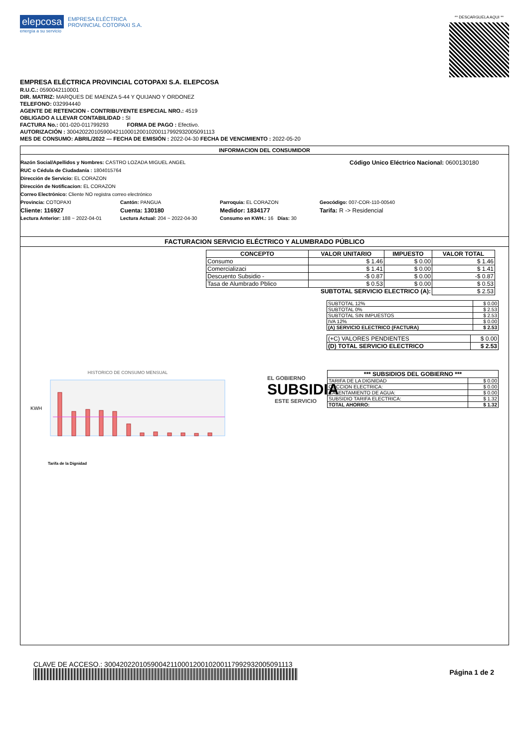elepcosa EMPRESA ELÉCTRICA
PROVINCIAL COTOPAXI S.A.
energía a su servicio
** DESCARGUELA AQUI **
EMPRESA ELÉCTRICA PROVINCIAL COTOPAXI S.A. ELEPCOSA
R.U.C.: 0590042110001
DIR. MATRIZ: MARQUES DE MAENZA 5-44 Y QUIJANO Y ORDONEZ
TELEFONO: 032994440
AGENTE DE RETENCION - CONTRIBUYENTE ESPECIAL NRO.: 4519
OBLIGADO A LLEVAR CONTABILIDAD : SI
FACTURA No.: 001-020-011799293 FORMA DE PAGO : Efectivo.
AUTORIZACIÓN : 3004202201059004211000120010200117992932005091113
MES DE CONSUMO: ABRIL/2022 --- FECHA DE EMISIÓN : 2022-04-30 FECHA DE VENCIMIENTO : 2022-05-20
INFORMACION DEL CONSUMIDOR
Razón Social/Apellidos y Nombres: CASTRO LOZADA MIGUEL ANGEL
Código Unico Eléctrico Nacional: 0600130180
RUC o Cédula de Ciudadanía : 1804015764
Dirección de Servicio: EL CORAZON
Dirección de Notificacion: EL CORAZON
Correo Electrónico: Cliente NO registra correo electrónico
Provincia: COTOPAXI Cantón: PANGUA Parroquia: EL CORAZON Geocódigo: 007-COR-110-00540
Cliente: 116927 Cuenta: 130180 Medidor: 1834177 Tarifa: R -> Residencial
Lectura Anterior: 188 ~ 2022-04-01
Lectura Actual: 204 ~ 2022-04-30 Consumo en KWH.: 16 Días: 30
FACTURACION SERVICIO ELÉCTRICO Y ALUMBRADO PÚBLICO
| CONCEPTO | VALOR UNITARIO | IMPUESTO | VALOR TOTAL |
| --- | --- | --- | --- |
| Consumo | $ 1.46 | $ 0.00 | $ 1.46 |
| Comercializaci | $ 1.41 | $ 0.00 | $ 1.41 |
| Descuento Subsidio - | -$ 0.87 | $ 0.00 | -$ 0.87 |
| Tasa de Alumbrado Pblico | $ 0.53 | $ 0.00 | $ 0.53 |
| SUBTOTAL SERVICIO ELECTRICO (A): | | | $ 2.53 |
| SUBTOTAL 12% | $ 0.00 |
| SUBTOTAL 0% | $ 2.53 |
| SUBTOTAL SIN IMPUESTOS | $ 2.53 |
| IVA 12% | $ 0.00 |
| (A) SERVICIO ELECTRICO (FACTURA) | $ 2.53 |
| (+C) VALORES PENDIENTES | $ 0.00 |
| (D) TOTAL SERVICIO ELECTRICO | $ 2.53 |
HISTORICO DE CONSUMO MENSUAL
KWH
Tarifa de la Dignidad
EL GOBIERNO
SUBSIDIA
ESTE SERVICIO
| *** SUBSIDIOS DEL GOBIERNO *** | |
| --- | --- |
| TARIFA DE LA DIGNIDAD | $ 0.00 |
| COCCION ELECTRICA: | $ 0.00 |
| CALENTAMIENTO DE AGUA: | $ 0.00 |
| SUBSIDIO TARIFA ELECTRICA: | $ 1.32 |
| TOTAL AHORRO: | $ 1.32 |
CLAVE DE ACCESO.: 3004202201059004211000120010200117992932005091113
Página 1 de 2